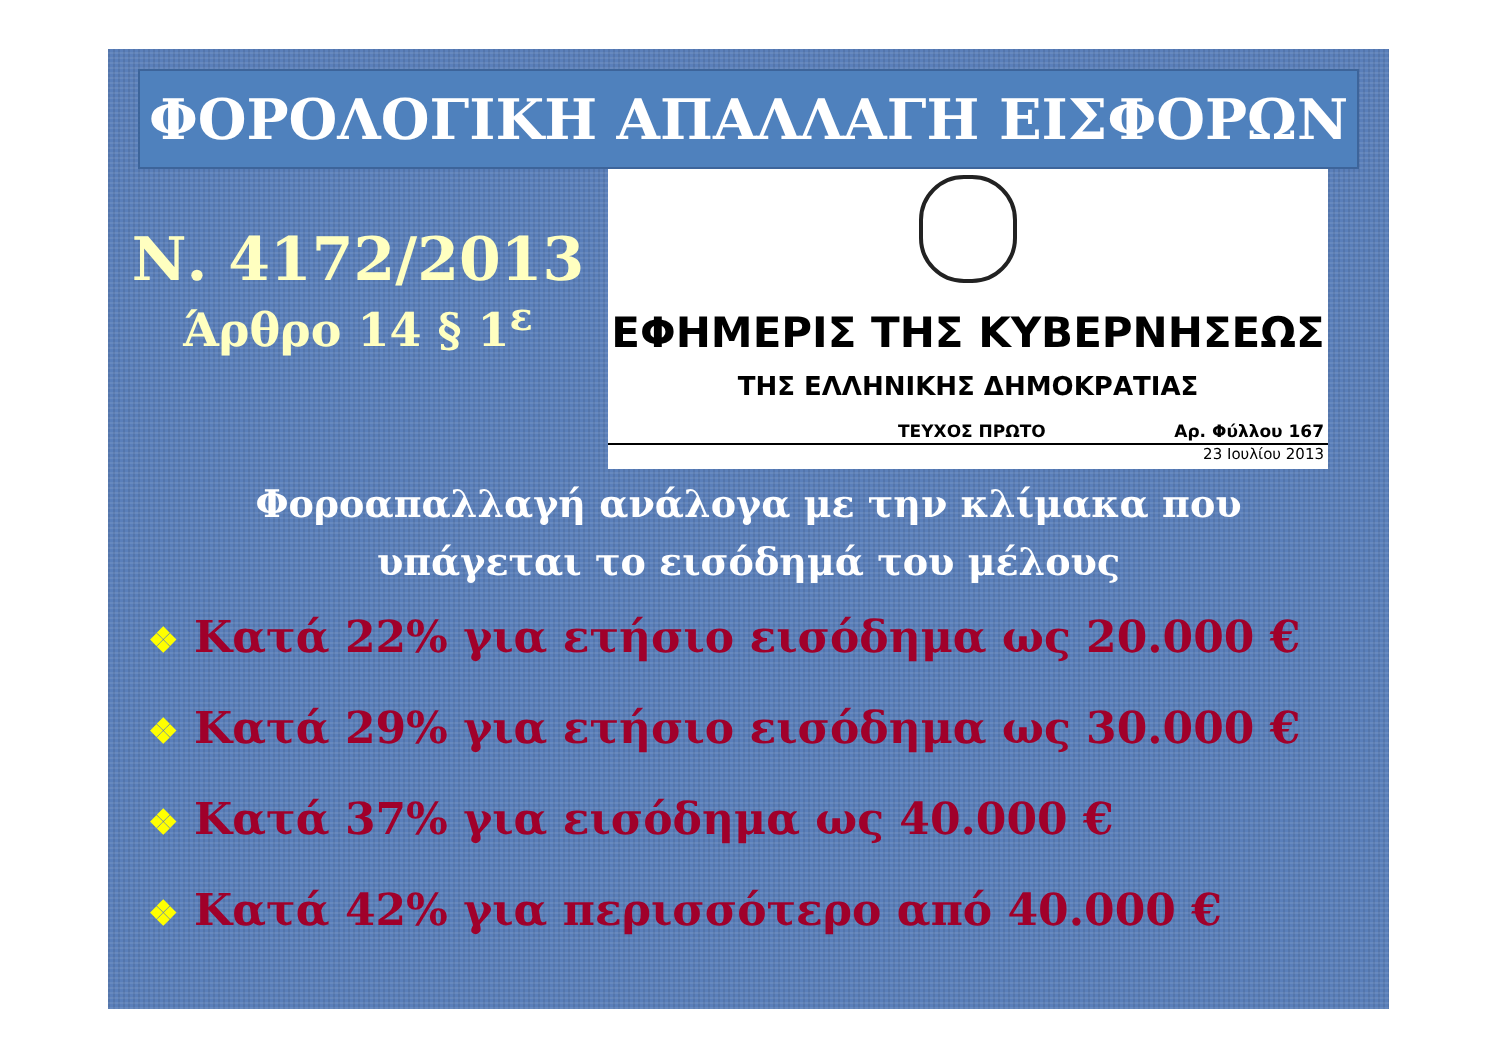ΦΟΡΟΛΟΓΙΚΗ ΑΠΑΛΛΑΓΗ ΕΙΣΦΟΡΩΝ
Ν. 4172/2013
Άρθρο 14 § 1<sup>ε</sup>
ΕΦΗΜΕΡΙΣ ΤΗΣ ΚΥΒΕΡΝΗΣΕΩΣ
ΤΗΣ ΕΛΛΗΝΙΚΗΣ ΔΗΜΟΚΡΑΤΙΑΣ
ΤΕΥΧΟΣ ΠΡΩΤΟ Αρ. Φύλλου 167
23 Ιουλίου 2013
Φοροαπαλλαγή ανάλογα με την κλίμακα που
υπάγεται το εισόδημά του μέλους
❖ Κατά 22% για ετήσιο εισόδημα ως 20.000 €
❖ Κατά 29% για ετήσιο εισόδημα ως 30.000 €
❖ Κατά 37% για εισόδημα ως 40.000 €
❖ Κατά 42% για περισσότερο από 40.000 €